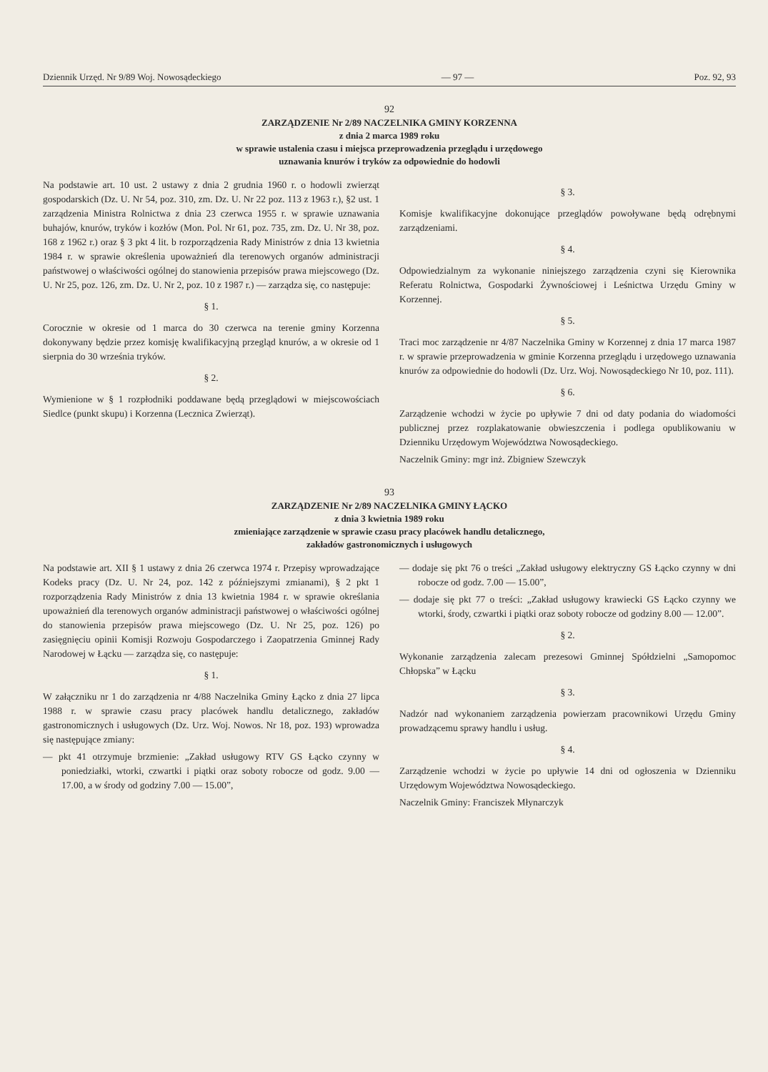Dziennik Urzęd. Nr 9/89 Woj. Nowosądeckiego — 97 — Poz. 92, 93
92
ZARZĄDZENIE Nr 2/89 NACZELNIKA GMINY KORZENNA
z dnia 2 marca 1989 roku
w sprawie ustalenia czasu i miejsca przeprowadzenia przeglądu i urzędowego
uznawania knurów i tryków za odpowiednie do hodowli
Na podstawie art. 10 ust. 2 ustawy z dnia 2 grudnia 1960 r. o hodowli zwierząt gospodarskich (Dz. U. Nr 54, poz. 310, zm. Dz. U. Nr 22 poz. 113 z 1963 r.), §2 ust. 1 zarządzenia Ministra Rolnictwa z dnia 23 czerwca 1955 r. w sprawie uznawania buhajów, knurów, tryków i kozłów (Mon. Pol. Nr 61, poz. 735, zm. Dz. U. Nr 38, poz. 168 z 1962 r.) oraz § 3 pkt 4 lit. b rozporządzenia Rady Ministrów z dnia 13 kwietnia 1984 r. w sprawie określenia upoważnień dla terenowych organów administracji państwowej o właściwości ogólnej do stanowienia przepisów prawa miejscowego (Dz. U. Nr 25, poz. 126, zm. Dz. U. Nr 2, poz. 10 z 1987 r.) — zarządza się, co następuje:
§ 1.
Corocznie w okresie od 1 marca do 30 czerwca na terenie gminy Korzenna dokonywany będzie przez komisję kwalifikacyjną przegląd knurów, a w okresie od 1 sierpnia do 30 września tryków.
§ 2.
Wymienione w § 1 rozpłodniki poddawane będą przeglądowi w miejscowościach Siedlce (punkt skupu) i Korzenna (Lecznica Zwierząt).
§ 3.
Komisje kwalifikacyjne dokonujące przeglądów powoływane będą odrębnymi zarządzeniami.
§ 4.
Odpowiedzialnym za wykonanie niniejszego zarządzenia czyni się Kierownika Referatu Rolnictwa, Gospodarki Żywnościowej i Leśnictwa Urzędu Gminy w Korzennej.
§ 5.
Traci moc zarządzenie nr 4/87 Naczelnika Gminy w Korzennej z dnia 17 marca 1987 r. w sprawie przeprowadzenia w gminie Korzenna przeglądu i urzędowego uznawania knurów za odpowiednie do hodowli (Dz. Urz. Woj. Nowosądeckiego Nr 10, poz. 111).
§ 6.
Zarządzenie wchodzi w życie po upływie 7 dni od daty podania do wiadomości publicznej przez rozplakatowanie obwieszczenia i podlega opublikowaniu w Dzienniku Urzędowym Województwa Nowosądeckiego.
Naczelnik Gminy: mgr inż. Zbigniew Szewczyk
93
ZARZĄDZENIE Nr 2/89 NACZELNIKA GMINY ŁĄCKO
z dnia 3 kwietnia 1989 roku
zmieniające zarządzenie w sprawie czasu pracy placówek handlu detalicznego,
zakładów gastronomicznych i usługowych
Na podstawie art. XII § 1 ustawy z dnia 26 czerwca 1974 r. Przepisy wprowadzające Kodeks pracy (Dz. U. Nr 24, poz. 142 z późniejszymi zmianami), § 2 pkt 1 rozporządzenia Rady Ministrów z dnia 13 kwietnia 1984 r. w sprawie określania upoważnień dla terenowych organów administracji państwowej o właściwości ogólnej do stanowienia przepisów prawa miejscowego (Dz. U. Nr 25, poz. 126) po zasięgnięciu opinii Komisji Rozwoju Gospodarczego i Zaopatrzenia Gminnej Rady Narodowej w Łącku — zarządza się, co następuje:
§ 1.
W załączniku nr 1 do zarządzenia nr 4/88 Naczelnika Gminy Łącko z dnia 27 lipca 1988 r. w sprawie czasu pracy placówek handlu detalicznego, zakładów gastronomicznych i usługowych (Dz. Urz. Woj. Nowos. Nr 18, poz. 193) wprowadza się następujące zmiany:
— pkt 41 otrzymuje brzmienie: „Zakład usługowy RTV GS Łącko czynny w poniedziałki, wtorki, czwartki i piątki oraz soboty robocze od godz. 9.00 — 17.00, a w środy od godziny 7.00 — 15.00”,
— dodaje się pkt 76 o treści „Zakład usługowy elektryczny GS Łącko czynny w dni robocze od godz. 7.00 — 15.00”,
— dodaje się pkt 77 o treści: „Zakład usługowy krawiecki GS Łącko czynny we wtorki, środy, czwartki i piątki oraz soboty robocze od godziny 8.00 — 12.00”.
§ 2.
Wykonanie zarządzenia zalecam prezesowi Gminnej Spółdzielni „Samopomoc Chłopska” w Łącku
§ 3.
Nadzór nad wykonaniem zarządzenia powierzam pracownikowi Urzędu Gminy prowadzącemu sprawy handlu i usług.
§ 4.
Zarządzenie wchodzi w życie po upływie 14 dni od ogłoszenia w Dzienniku Urzędowym Województwa Nowosądeckiego.
Naczelnik Gminy: Franciszek Młynarczyk